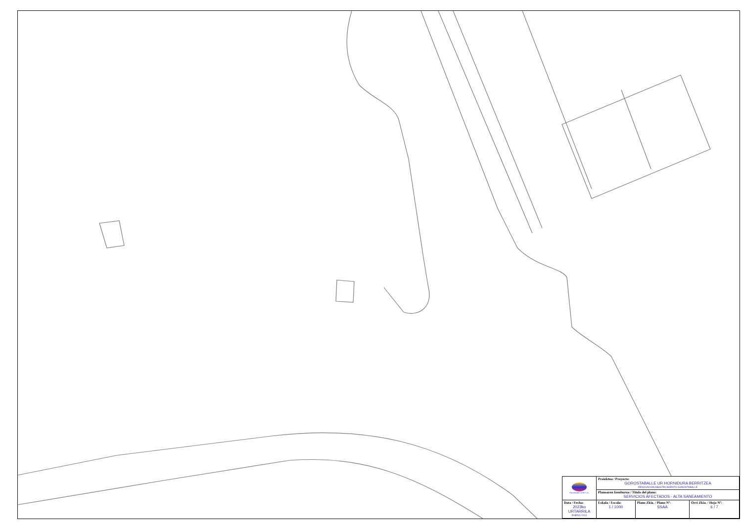| Gipuzkoako Urak S.A. | Proiektua / Proyecto: GOROSTABALLE UR HORNIDURA BERRITZEA RENOVACION ABASTECIMIENTO GOROSTABALLE | | |
| | Planoaren Izenburua / Titulo del plano: SERVICIOS AFECTADOS - ALTA SANEAMIENTO | | |
| Data / Fecha: 2023ko URTARRILA ENERO 2023 | Eskala / Escala: 1 / 1000 | Plano Zkia. / Plano Nº: SSAA | Orri Zkia. / Hoja Nº: 6 / 7 |